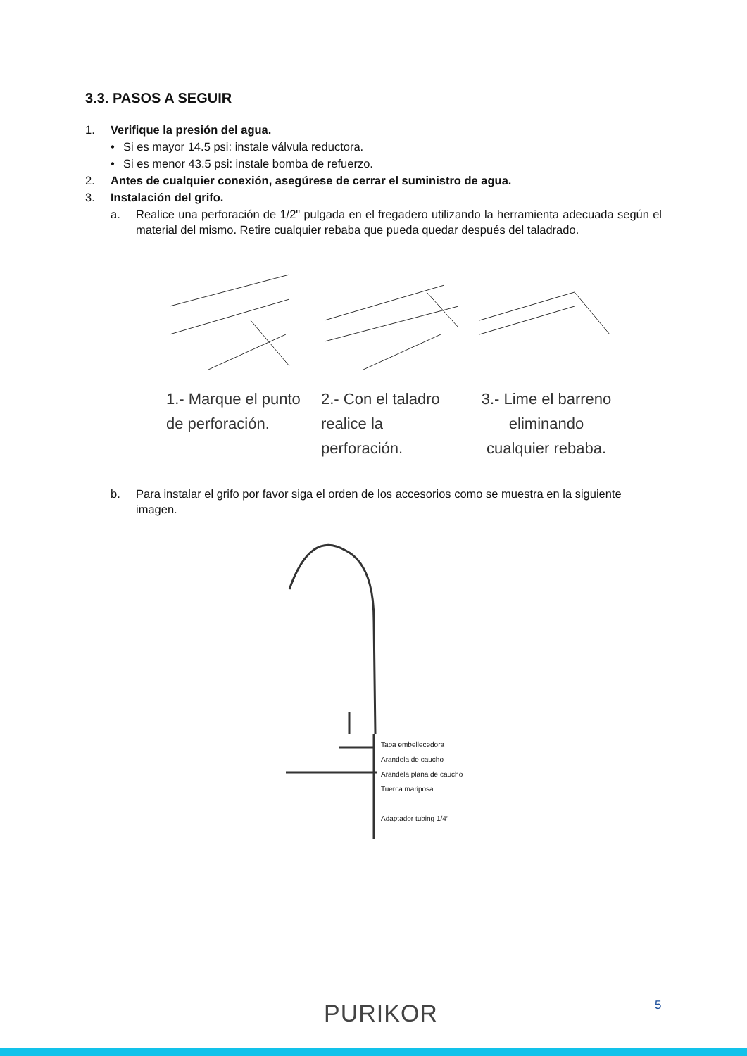3.3. PASOS A SEGUIR
1. Verifique la presión del agua.
• Si es mayor 14.5 psi: instale válvula reductora.
• Si es menor 43.5 psi: instale bomba de refuerzo.
2. Antes de cualquier conexión, asegúrese de cerrar el suministro de agua.
3. Instalación del grifo.
a. Realice una perforación de 1/2" pulgada en el fregadero utilizando la herramienta adecuada según el material del mismo. Retire cualquier rebaba que pueda quedar después del taladrado.
1.- Marque el punto de perforación.
2.- Con el taladro realice la perforación.
3.- Lime el barreno eliminando cualquier rebaba.
b. Para instalar el grifo por favor siga el orden de los accesorios como se muestra en la siguiente imagen.
Tapa embellecedora
Arandela de caucho
Arandela plana de caucho
Tuerca mariposa
Adaptador tubing 1/4″
PURIKOR 5